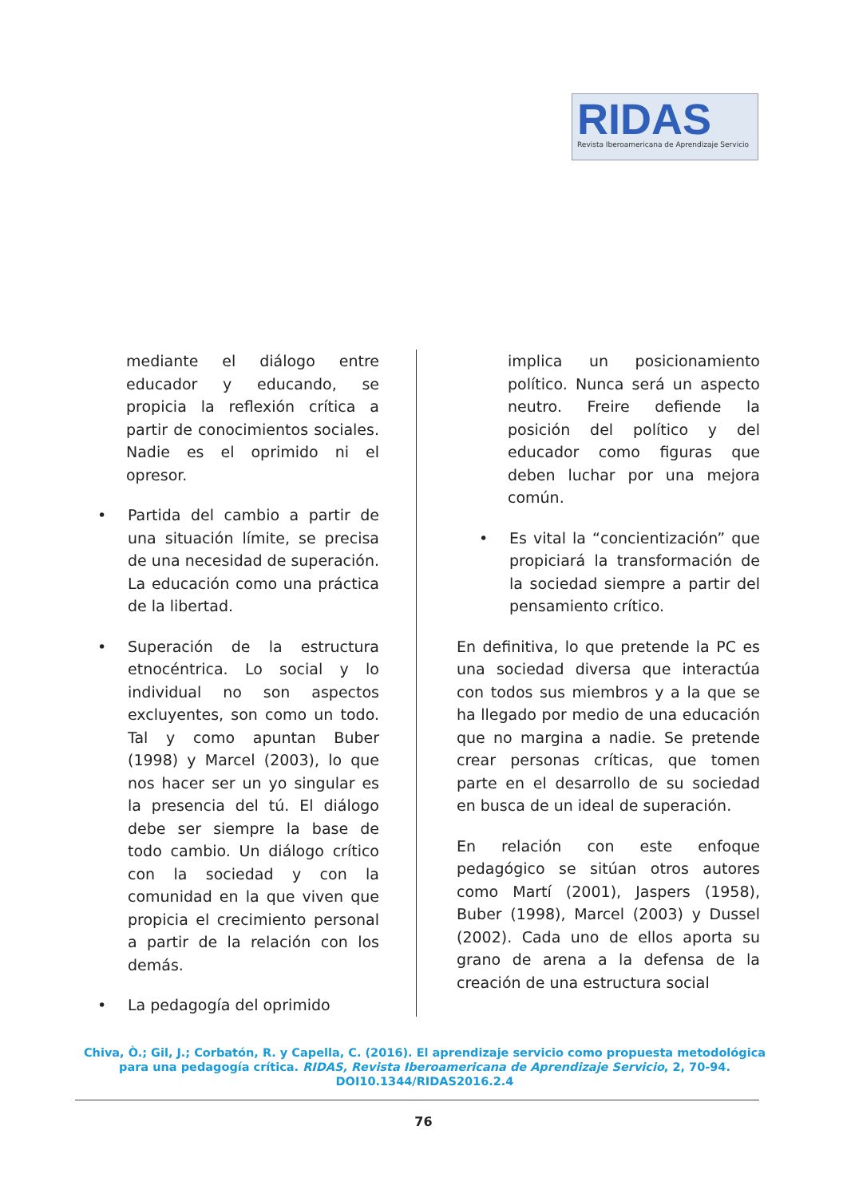RIDAS
Revista Iberoamericana de Aprendizaje Servicio
mediante el diálogo entre educador y educando, se propicia la reflexión crítica a partir de conocimientos sociales. Nadie es el oprimido ni el opresor.
• Partida del cambio a partir de una situación límite, se precisa de una necesidad de superación. La educación como una práctica de la libertad.
• Superación de la estructura etnocéntrica. Lo social y lo individual no son aspectos excluyentes, son como un todo. Tal y como apuntan Buber (1998) y Marcel (2003), lo que nos hacer ser un yo singular es la presencia del tú. El diálogo debe ser siempre la base de todo cambio. Un diálogo crítico con la sociedad y con la comunidad en la que viven que propicia el crecimiento personal a partir de la relación con los demás.
• La pedagogía del oprimido
implica un posicionamiento político. Nunca será un aspecto neutro. Freire defiende la posición del político y del educador como figuras que deben luchar por una mejora común.
• Es vital la “concientización” que propiciará la transformación de la sociedad siempre a partir del pensamiento crítico.
En definitiva, lo que pretende la PC es una sociedad diversa que interactúa con todos sus miembros y a la que se ha llegado por medio de una educación que no margina a nadie. Se pretende crear personas críticas, que tomen parte en el desarrollo de su sociedad en busca de un ideal de superación.
En relación con este enfoque pedagógico se sitúan otros autores como Martí (2001), Jaspers (1958), Buber (1998), Marcel (2003) y Dussel (2002). Cada uno de ellos aporta su grano de arena a la defensa de la creación de una estructura social
Chiva, Ò.; Gil, J.; Corbatón, R. y Capella, C. (2016). El aprendizaje servicio como propuesta metodológica para una pedagogía crítica. RIDAS, Revista Iberoamericana de Aprendizaje Servicio, 2, 70-94. DOI10.1344/RIDAS2016.2.4
76